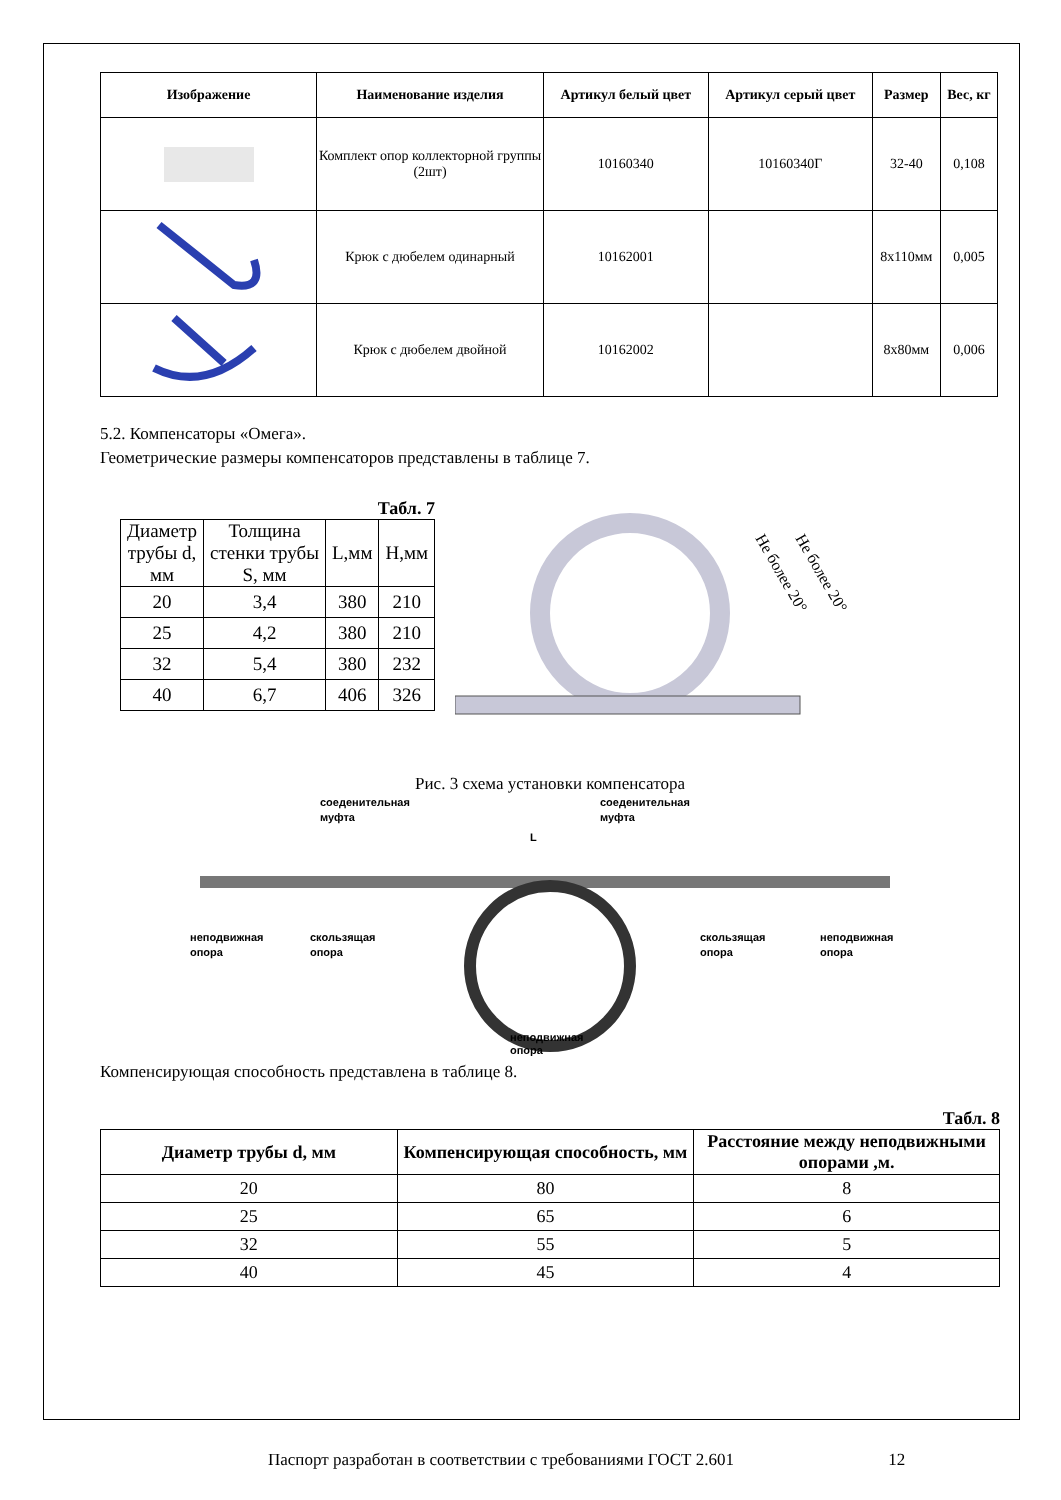| Изображение | Наименование изделия | Артикул белый цвет | Артикул серый цвет | Размер | Вес, кг |
| --- | --- | --- | --- | --- | --- |
| | Комплект опор коллекторной группы (2шт) | 10160340 | 10160340Г | 32-40 | 0,108 |
| | Крюк с дюбелем одинарный | 10162001 | | 8х110мм | 0,005 |
| | Крюк с дюбелем двойной | 10162002 | | 8х80мм | 0,006 |
5.2. Компенсаторы «Омега».
Геометрические размеры компенсаторов представлены в таблице 7.
Табл. 7
| Диаметр трубы d, мм | Толщина стенки трубы S, мм | L,мм | Н,мм |
| --- | --- | --- | --- |
| 20 | 3,4 | 380 | 210 |
| 25 | 4,2 | 380 | 210 |
| 32 | 5,4 | 380 | 232 |
| 40 | 6,7 | 406 | 326 |
Не более 20°
Не более 20°
Рис. 3 схема установки компенсатора
соеденительная
муфта
соеденительная
муфта
L
неподвижная
опора
скользящая
опора
скользящая
опора
неподвижная
опора
неподвижная
опора
Компенсирующая способность представлена в таблице 8.
Табл. 8
| Диаметр трубы d, мм | Компенсирующая способность, мм | Расстояние между неподвижными опорами ,м. |
| 20 | 80 | 8 |
| 25 | 65 | 6 |
| 32 | 55 | 5 |
| 40 | 45 | 4 |
Паспорт разработан в соответствии с требованиями ГОСТ 2.601 12